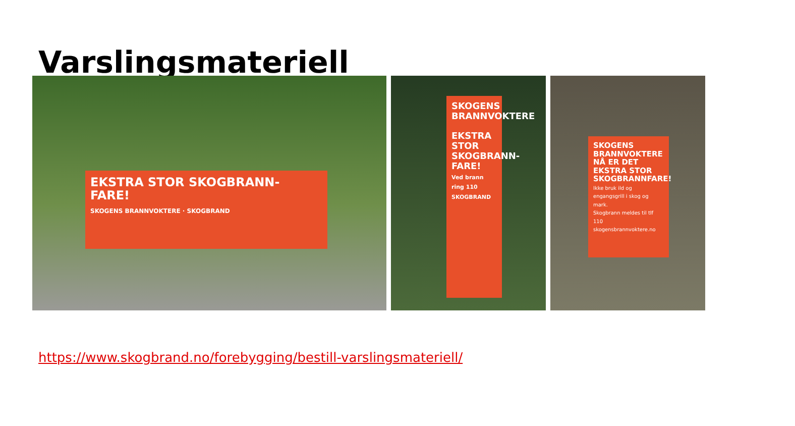Varslingsmateriell
EKSTRA STOR SKOGBRANN- FARE!
SKOGENS BRANNVOKTERE · SKOGBRAND
SKOGENS BRANNVOKTERE
EKSTRA STOR SKOGBRANN- FARE!
Ved brann ring 110
SKOGBRAND
SKOGENS BRANNVOKTERE
NÅ ER DET EKSTRA STOR SKOGBRANNFARE!
Ikke bruk ild og engangsgrill i skog og mark.
Skogbrann meldes til tlf 110
skogensbrannvoktere.no
https://www.skogbrand.no/forebygging/bestill-varslingsmateriell/